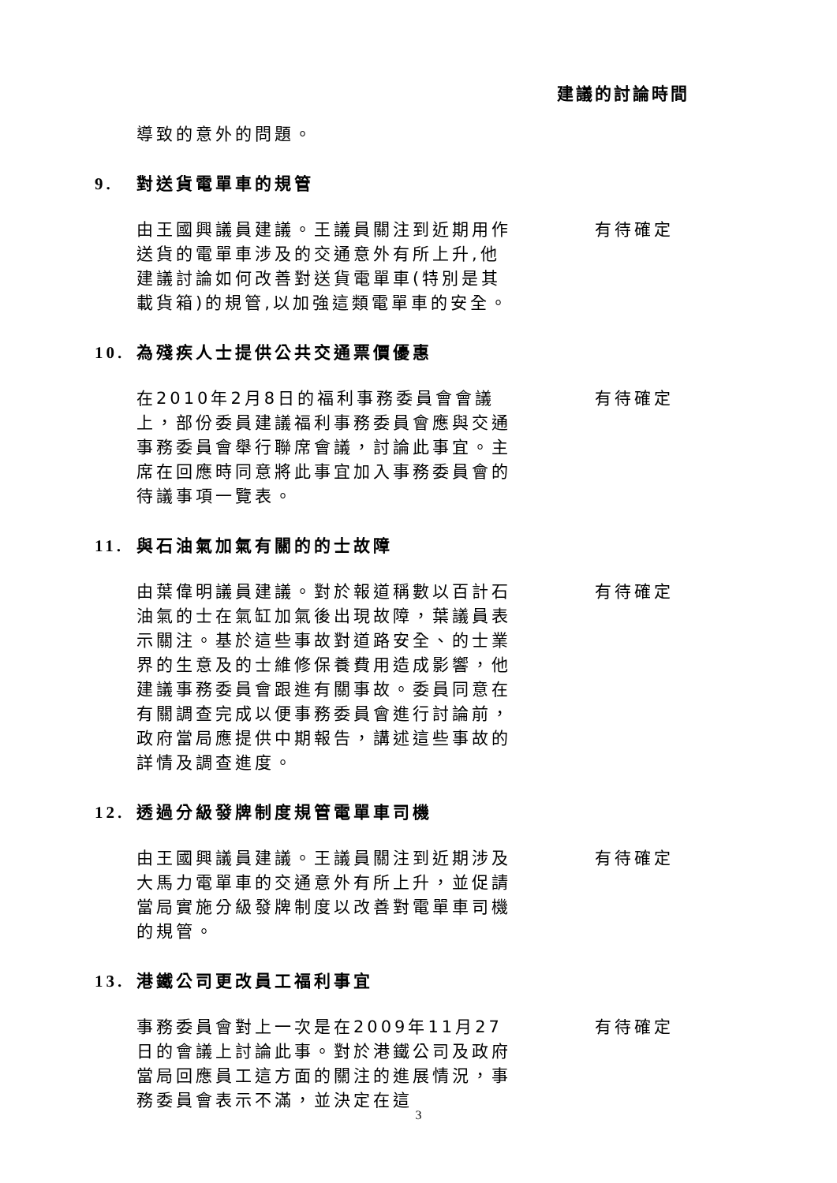建議的討論時間
導致的意外的問題。
9. 對送貨電單車的規管
由王國興議員建議。王議員關注到近期用作送貨的電單車涉及的交通意外有所上升,他建議討論如何改善對送貨電單車(特別是其載貨箱)的規管,以加強這類電單車的安全。
有待確定
10. 為殘疾人士提供公共交通票價優惠
在2010年2月8日的福利事務委員會會議上，部份委員建議福利事務委員會應與交通事務委員會舉行聯席會議，討論此事宜。主席在回應時同意將此事宜加入事務委員會的待議事項一覽表。
有待確定
11. 與石油氣加氣有關的的士故障
由葉偉明議員建議。對於報道稱數以百計石油氣的士在氣缸加氣後出現故障，葉議員表示關注。基於這些事故對道路安全、的士業界的生意及的士維修保養費用造成影響，他建議事務委員會跟進有關事故。委員同意在有關調查完成以便事務委員會進行討論前，政府當局應提供中期報告，講述這些事故的詳情及調查進度。
有待確定
12. 透過分級發牌制度規管電單車司機
由王國興議員建議。王議員關注到近期涉及大馬力電單車的交通意外有所上升，並促請當局實施分級發牌制度以改善對電單車司機的規管。
有待確定
13. 港鐵公司更改員工福利事宜
事務委員會對上一次是在2009年11月27日的會議上討論此事。對於港鐵公司及政府當局回應員工這方面的關注的進展情況，事務委員會表示不滿，並決定在這
有待確定
3